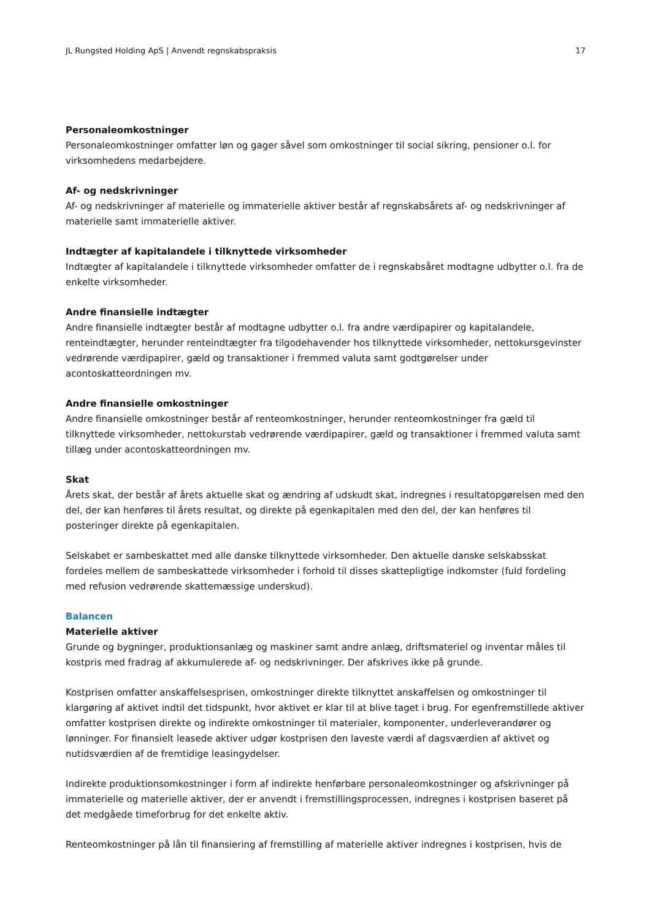JL Rungsted Holding ApS | Anvendt regnskabspraksis 17
Personaleomkostninger
Personaleomkostninger omfatter løn og gager såvel som omkostninger til social sikring, pensioner o.l. for virksomhedens medarbejdere.
Af- og nedskrivninger
Af- og nedskrivninger af materielle og immaterielle aktiver består af regnskabsårets af- og nedskrivninger af materielle samt immaterielle aktiver.
Indtægter af kapitalandele i tilknyttede virksomheder
Indtægter af kapitalandele i tilknyttede virksomheder omfatter de i regnskabsåret modtagne udbytter o.l. fra de enkelte virksomheder.
Andre finansielle indtægter
Andre finansielle indtægter består af modtagne udbytter o.l. fra andre værdipapirer og kapitalandele, renteindtægter, herunder renteindtægter fra tilgodehavender hos tilknyttede virksomheder, nettokursgevinster vedrørende værdipapirer, gæld og transaktioner i fremmed valuta samt godtgørelser under acontoskatteordningen mv.
Andre finansielle omkostninger
Andre finansielle omkostninger består af renteomkostninger, herunder renteomkostninger fra gæld til tilknyttede virksomheder, nettokurstab vedrørende værdipapirer, gæld og transaktioner i fremmed valuta samt tillæg under acontoskatteordningen mv.
Skat
Årets skat, der består af årets aktuelle skat og ændring af udskudt skat, indregnes i resultatopgørelsen med den del, der kan henføres til årets resultat, og direkte på egenkapitalen med den del, der kan henføres til posteringer direkte på egenkapitalen.
Selskabet er sambeskattet med alle danske tilknyttede virksomheder. Den aktuelle danske selskabsskat fordeles mellem de sambeskattede virksomheder i forhold til disses skattepligtige indkomster (fuld fordeling med refusion vedrørende skattemæssige underskud).
Balancen
Materielle aktiver
Grunde og bygninger, produktionsanlæg og maskiner samt andre anlæg, driftsmateriel og inventar måles til kostpris med fradrag af akkumulerede af- og nedskrivninger. Der afskrives ikke på grunde.
Kostprisen omfatter anskaffelsesprisen, omkostninger direkte tilknyttet anskaffelsen og omkostninger til klargøring af aktivet indtil det tidspunkt, hvor aktivet er klar til at blive taget i brug. For egenfremstillede aktiver omfatter kostprisen direkte og indirekte omkostninger til materialer, komponenter, underleverandører og lønninger. For finansielt leasede aktiver udgør kostprisen den laveste værdi af dagsværdien af aktivet og nutidsværdien af de fremtidige leasingydelser.
Indirekte produktionsomkostninger i form af indirekte henførbare personaleomkostninger og afskrivninger på immaterielle og materielle aktiver, der er anvendt i fremstillingsprocessen, indregnes i kostprisen baseret på det medgåede timeforbrug for det enkelte aktiv.
Renteomkostninger på lån til finansiering af fremstilling af materielle aktiver indregnes i kostprisen, hvis de